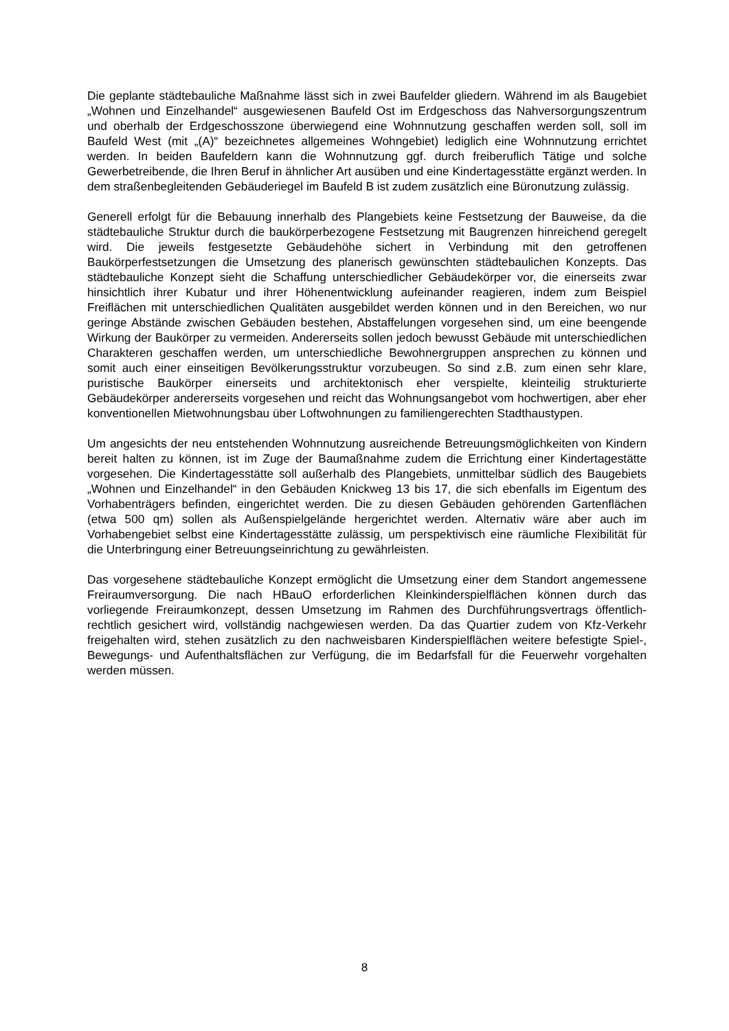Die geplante städtebauliche Maßnahme lässt sich in zwei Baufelder gliedern. Während im als Baugebiet „Wohnen und Einzelhandel“ ausgewiesenen Baufeld Ost im Erdgeschoss das Nahversorgungszentrum und oberhalb der Erdgeschosszone überwiegend eine Wohnnutzung geschaffen werden soll, soll im Baufeld West (mit „(A)“ bezeichnetes allgemeines Wohngebiet) lediglich eine Wohnnutzung errichtet werden. In beiden Baufeldern kann die Wohnnutzung ggf. durch freiberuflich Tätige und solche Gewerbetreibende, die Ihren Beruf in ähnlicher Art ausüben und eine Kindertagesstätte ergänzt werden. In dem straßenbegleitenden Gebäuderiegel im Baufeld B ist zudem zusätzlich eine Büronutzung zulässig.
Generell erfolgt für die Bebauung innerhalb des Plangebiets keine Festsetzung der Bauweise, da die städtebauliche Struktur durch die baukörperbezogene Festsetzung mit Baugrenzen hinreichend geregelt wird. Die jeweils festgesetzte Gebäudehöhe sichert in Verbindung mit den getroffenen Baukörperfestsetzungen die Umsetzung des planerisch gewünschten städtebaulichen Konzepts. Das städtebauliche Konzept sieht die Schaffung unterschiedlicher Gebäudekörper vor, die einerseits zwar hinsichtlich ihrer Kubatur und ihrer Höhenentwicklung aufeinander reagieren, indem zum Beispiel Freiflächen mit unterschiedlichen Qualitäten ausgebildet werden können und in den Bereichen, wo nur geringe Abstände zwischen Gebäuden bestehen, Abstaffelungen vorgesehen sind, um eine beengende Wirkung der Baukörper zu vermeiden. Andererseits sollen jedoch bewusst Gebäude mit unterschiedlichen Charakteren geschaffen werden, um unterschiedliche Bewohnergruppen ansprechen zu können und somit auch einer einseitigen Bevölkerungsstruktur vorzubeugen. So sind z.B. zum einen sehr klare, puristische Baukörper einerseits und architektonisch eher verspielte, kleinteilig strukturierte Gebäudekörper andererseits vorgesehen und reicht das Wohnungsangebot vom hochwertigen, aber eher konventionellen Mietwohnungsbau über Loftwohnungen zu familiengerechten Stadthaustypen.
Um angesichts der neu entstehenden Wohnnutzung ausreichende Betreuungsmöglichkeiten von Kindern bereit halten zu können, ist im Zuge der Baumaßnahme zudem die Errichtung einer Kindertagestätte vorgesehen. Die Kindertagesstätte soll außerhalb des Plangebiets, unmittelbar südlich des Baugebiets „Wohnen und Einzelhandel“ in den Gebäuden Knickweg 13 bis 17, die sich ebenfalls im Eigentum des Vorhabenträgers befinden, eingerichtet werden. Die zu diesen Gebäuden gehörenden Gartenflächen (etwa 500 qm) sollen als Außenspielgelände hergerichtet werden. Alternativ wäre aber auch im Vorhabengebiet selbst eine Kindertagesstätte zulässig, um perspektivisch eine räumliche Flexibilität für die Unterbringung einer Betreuungseinrichtung zu gewährleisten.
Das vorgesehene städtebauliche Konzept ermöglicht die Umsetzung einer dem Standort angemessene Freiraumversorgung. Die nach HBauO erforderlichen Kleinkinderspielflächen können durch das vorliegende Freiraumkonzept, dessen Umsetzung im Rahmen des Durchführungsvertrags öffentlich-rechtlich gesichert wird, vollständig nachgewiesen werden. Da das Quartier zudem von Kfz-Verkehr freigehalten wird, stehen zusätzlich zu den nachweisbaren Kinderspielflächen weitere befestigte Spiel-, Bewegungs- und Aufenthaltsflächen zur Verfügung, die im Bedarfsfall für die Feuerwehr vorgehalten werden müssen.
8